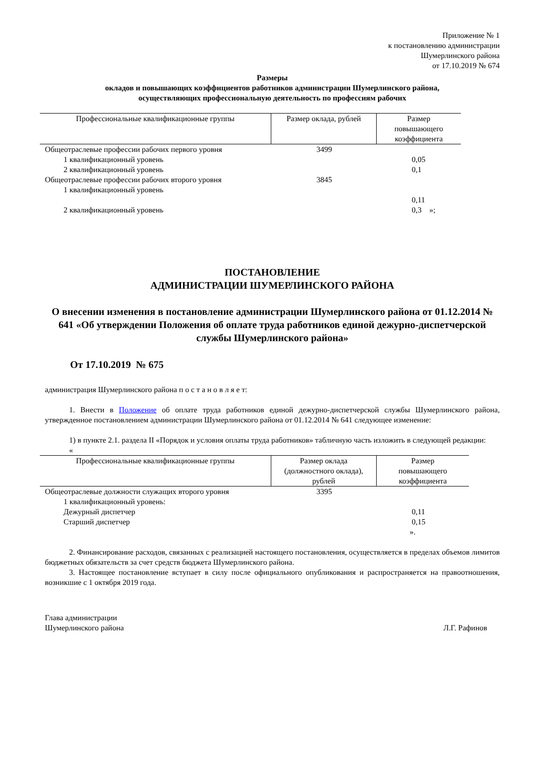Приложение № 1
к постановлению администрации
Шумерлинского района
от 17.10.2019 № 674
Размеры
окладов и повышающих коэффициентов работников администрации Шумерлинского района,
осуществляющих профессиональную деятельность по профессиям рабочих
| Профессиональные квалификационные группы | Размер оклада, рублей | Размер повышающего коэффициента |
| --- | --- | --- |
| Общеотраслевые профессии рабочих первого уровня | 3499 | |
| 1 квалификационный уровень | | 0,05 |
| 2 квалификационный уровень | | 0,1 |
| Общеотраслевые профессии рабочих второго уровня | 3845 | |
| 1 квалификационный уровень | | |
| | | 0,11 |
| 2 квалификационный уровень | | 0,3 »; |
ПОСТАНОВЛЕНИЕ
АДМИНИСТРАЦИИ ШУМЕРЛИНСКОГО РАЙОНА
О внесении изменения в постановление администрации Шумерлинского района от 01.12.2014 № 641 «Об утверждении Положения об оплате труда работников единой дежурно-диспетчерской службы Шумерлинского района»
От 17.10.2019 № 675
администрация Шумерлинского района п о с т а н о в л я е т:
1. Внести в Положение об оплате труда работников единой дежурно-диспетчерской службы Шумерлинского района, утвержденное постановлением администрации Шумерлинского района от 01.12.2014 № 641 следующее изменение:
1) в пункте 2.1. раздела II «Порядок и условия оплаты труда работников» табличную часть изложить в следующей редакции:
«
| Профессиональные квалификационные группы | Размер оклада (должностного оклада), рублей | Размер повышающего коэффициента |
| --- | --- | --- |
| Общеотраслевые должности служащих второго уровня | 3395 | |
| 1 квалификационный уровень: | | |
| Дежурный диспетчер | | 0,11 |
| Старший диспетчер | | 0,15 |
| | | ». |
2. Финансирование расходов, связанных с реализацией настоящего постановления, осуществляется в пределах объемов лимитов бюджетных обязательств за счет средств бюджета Шумерлинского района.
3. Настоящее постановление вступает в силу после официального опубликования и распространяется на правоотношения, возникшие с 1 октября 2019 года.
Глава администрации
Шумерлинского района Л.Г. Рафинов